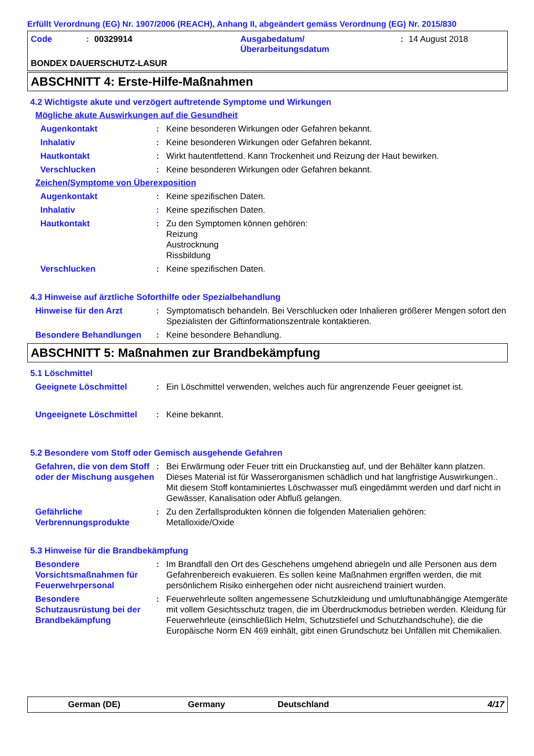Erfüllt Verordnung (EG) Nr. 1907/2006 (REACH), Anhang II, abgeändert gemäss Verordnung (EG) Nr. 2015/830
Code: 00329914 Ausgabedatum/
Überarbeitungsdatum: 14 August 2018
BONDEX DAUERSCHUTZ-LASUR
ABSCHNITT 4: Erste-Hilfe-Maßnahmen
4.2 Wichtigste akute und verzögert auftretende Symptome und Wirkungen
Mögliche akute Auswirkungen auf die Gesundheit
Augenkontakt: Keine besonderen Wirkungen oder Gefahren bekannt.
Inhalativ: Keine besonderen Wirkungen oder Gefahren bekannt.
Hautkontakt: Wirkt hautentfettend. Kann Trockenheit und Reizung der Haut bewirken.
Verschlucken: Keine besonderen Wirkungen oder Gefahren bekannt.
Zeichen/Symptome von Überexposition
Augenkontakt: Keine spezifischen Daten.
Inhalativ: Keine spezifischen Daten.
Hautkontakt: Zu den Symptomen können gehören:
Reizung
Austrocknung
Rissbildung
Verschlucken: Keine spezifischen Daten.
4.3 Hinweise auf ärztliche Soforthilfe oder Spezialbehandlung
Hinweise für den Arzt: Symptomatisch behandeln. Bei Verschlucken oder Inhalieren größerer Mengen sofort den Spezialisten der Giftinformationszentrale kontaktieren.
Besondere Behandlungen: Keine besondere Behandlung.
ABSCHNITT 5: Maßnahmen zur Brandbekämpfung
5.1 Löschmittel
Geeignete Löschmittel: Ein Löschmittel verwenden, welches auch für angrenzende Feuer geeignet ist.
Ungeeignete Löschmittel: Keine bekannt.
5.2 Besondere vom Stoff oder Gemisch ausgehende Gefahren
Gefahren, die von dem Stoff oder der Mischung ausgehen: Bei Erwärmung oder Feuer tritt ein Druckanstieg auf, und der Behälter kann platzen. Dieses Material ist für Wasserorganismen schädlich und hat langfristige Auswirkungen.. Mit diesem Stoff kontaminiertes Löschwasser muß eingedämmt werden und darf nicht in Gewässer, Kanalisation oder Abfluß gelangen.
Gefährliche Verbrennungsprodukte: Zu den Zerfallsprodukten können die folgenden Materialien gehören:
Metalloxide/Oxide
5.3 Hinweise für die Brandbekämpfung
Besondere Vorsichtsmaßnahmen für Feuerwehrpersonal: Im Brandfall den Ort des Geschehens umgehend abriegeln und alle Personen aus dem Gefahrenbereich evakuieren. Es sollen keine Maßnahmen ergriffen werden, die mit persönlichem Risiko einhergehen oder nicht ausreichend trainiert wurden.
Besondere Schutzausrüstung bei der Brandbekämpfung: Feuerwehrleute sollten angemessene Schutzkleidung und umluftunabhängige Atemgeräte mit vollem Gesichtsschutz tragen, die im Überdruckmodus betrieben werden. Kleidung für Feuerwehrleute (einschließlich Helm, Schutzstiefel und Schutzhandschuhe), die die Europäische Norm EN 469 einhält, gibt einen Grundschutz bei Unfällen mit Chemikalien.
German (DE) Germany Deutschland 4/17